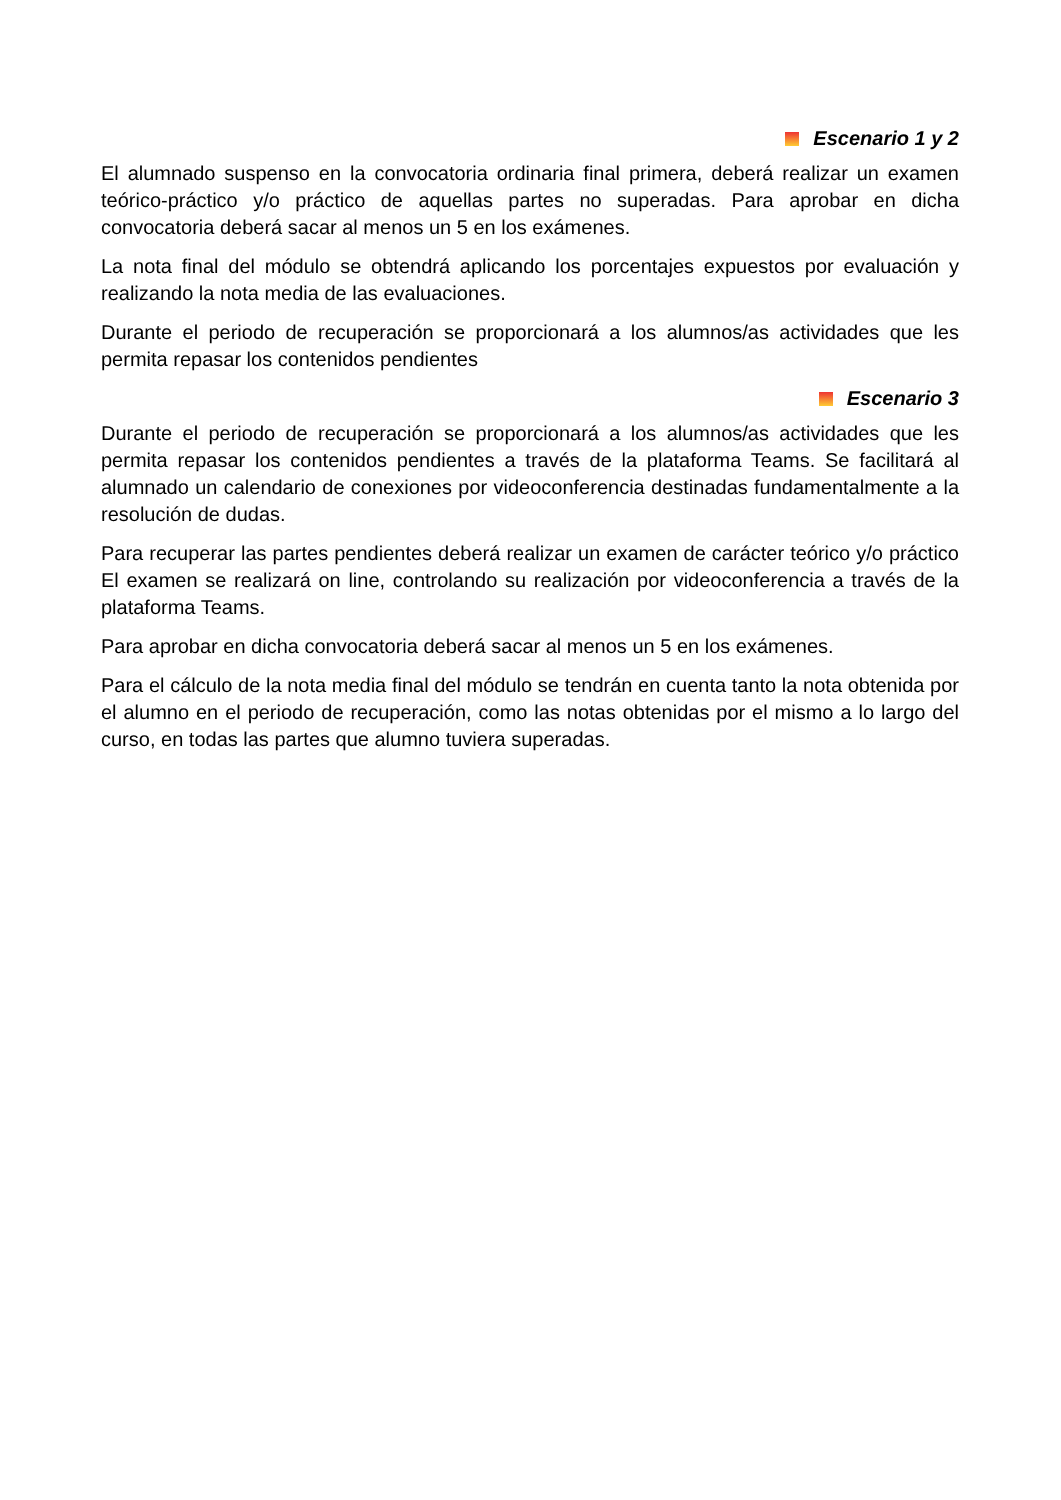Escenario 1 y 2
El alumnado suspenso en la convocatoria ordinaria final primera, deberá realizar un examen teórico-práctico y/o práctico de aquellas partes no superadas. Para aprobar en dicha convocatoria deberá sacar al menos un 5 en los exámenes.
La nota final del módulo se obtendrá aplicando los porcentajes expuestos por evaluación y realizando la nota media de las evaluaciones.
Durante el periodo de recuperación se proporcionará a los alumnos/as actividades que les permita repasar los contenidos pendientes
Escenario 3
Durante el periodo de recuperación se proporcionará a los alumnos/as actividades que les permita repasar los contenidos pendientes a través de la plataforma Teams. Se facilitará al alumnado un calendario de conexiones por videoconferencia destinadas fundamentalmente a la resolución de dudas.
Para recuperar las partes pendientes deberá realizar un examen de carácter teórico y/o práctico El examen se realizará on line, controlando su realización por videoconferencia a través de la plataforma Teams.
Para aprobar en dicha convocatoria deberá sacar al menos un 5 en los exámenes.
Para el cálculo de la nota media final del módulo se tendrán en cuenta tanto la nota obtenida por el alumno en el periodo de recuperación, como las notas obtenidas por el mismo a lo largo del curso, en todas las partes que alumno tuviera superadas.